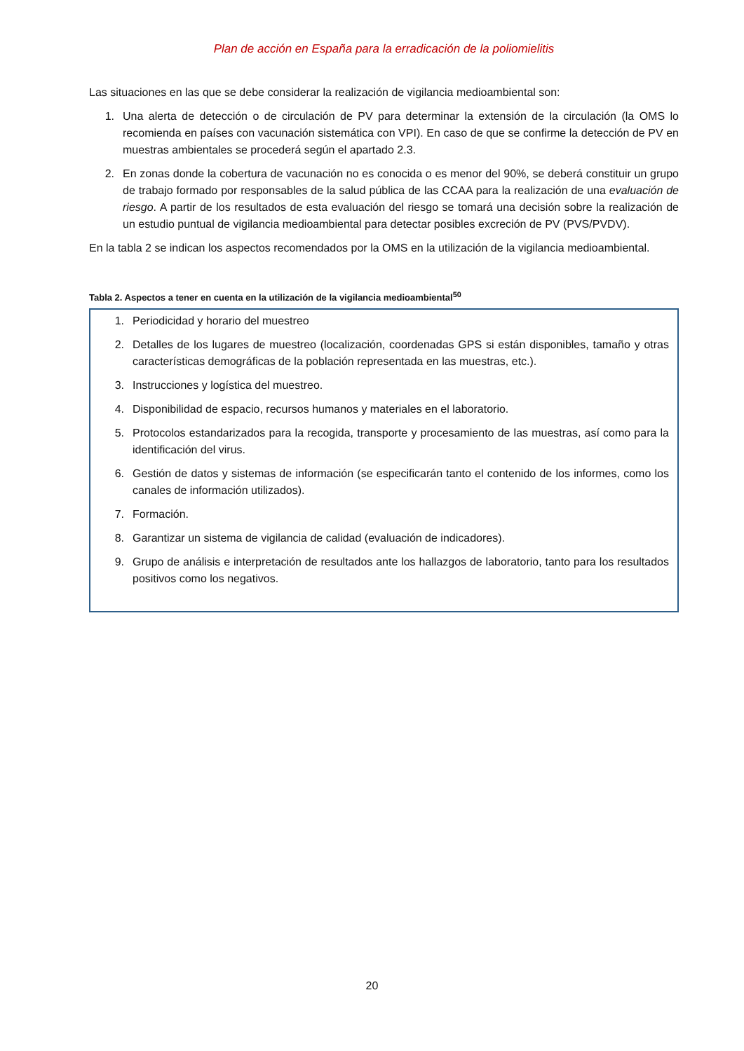Plan de acción en España para la erradicación de la poliomielitis
Las situaciones en las que se debe considerar la realización de vigilancia medioambiental son:
1. Una alerta de detección o de circulación de PV para determinar la extensión de la circulación (la OMS lo recomienda en países con vacunación sistemática con VPI). En caso de que se confirme la detección de PV en muestras ambientales se procederá según el apartado 2.3.
2. En zonas donde la cobertura de vacunación no es conocida o es menor del 90%, se deberá constituir un grupo de trabajo formado por responsables de la salud pública de las CCAA para la realización de una evaluación de riesgo. A partir de los resultados de esta evaluación del riesgo se tomará una decisión sobre la realización de un estudio puntual de vigilancia medioambiental para detectar posibles excreción de PV (PVS/PVDV).
En la tabla 2 se indican los aspectos recomendados por la OMS en la utilización de la vigilancia medioambiental.
Tabla 2. Aspectos a tener en cuenta en la utilización de la vigilancia medioambiental<sup>50</sup>
| 1. Periodicidad y horario del muestreo 2. Detalles de los lugares de muestreo (localización, coordenadas GPS si están disponibles, tamaño y otras características demográficas de la población representada en las muestras, etc.). 3. Instrucciones y logística del muestreo. 4. Disponibilidad de espacio, recursos humanos y materiales en el laboratorio. 5. Protocolos estandarizados para la recogida, transporte y procesamiento de las muestras, así como para la identificación del virus. 6. Gestión de datos y sistemas de información (se especificarán tanto el contenido de los informes, como los canales de información utilizados). 7. Formación. 8. Garantizar un sistema de vigilancia de calidad (evaluación de indicadores). 9. Grupo de análisis e interpretación de resultados ante los hallazgos de laboratorio, tanto para los resultados positivos como los negativos. |
20